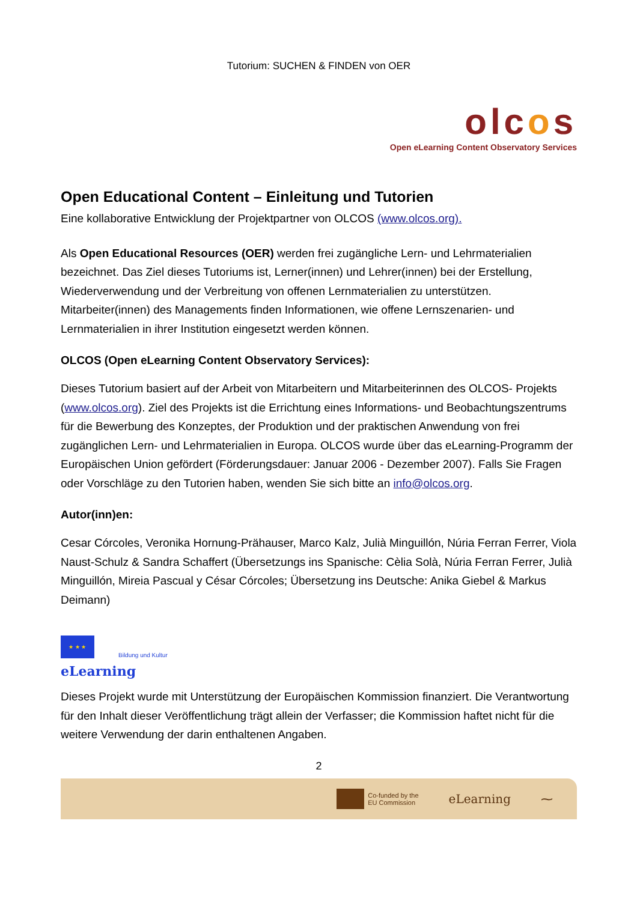Tutorium: SUCHEN & FINDEN von OER
olcos
Open eLearning Content Observatory Services
Open Educational Content – Einleitung und Tutorien
Eine kollaborative Entwicklung der Projektpartner von OLCOS (www.olcos.org).
Als Open Educational Resources (OER) werden frei zugängliche Lern- und Lehrmaterialien bezeichnet. Das Ziel dieses Tutoriums ist, Lerner(innen) und Lehrer(innen) bei der Erstellung, Wiederverwendung und der Verbreitung von offenen Lernmaterialien zu unterstützen. Mitarbeiter(innen) des Managements finden Informationen, wie offene Lernszenarien- und Lernmaterialien in ihrer Institution eingesetzt werden können.
OLCOS (Open eLearning Content Observatory Services):
Dieses Tutorium basiert auf der Arbeit von Mitarbeitern und Mitarbeiterinnen des OLCOS- Projekts (www.olcos.org). Ziel des Projekts ist die Errichtung eines Informations- und Beobachtungszentrums für die Bewerbung des Konzeptes, der Produktion und der praktischen Anwendung von frei zugänglichen Lern- und Lehrmaterialien in Europa. OLCOS wurde über das eLearning-Programm der Europäischen Union gefördert (Förderungsdauer: Januar 2006 - Dezember 2007). Falls Sie Fragen oder Vorschläge zu den Tutorien haben, wenden Sie sich bitte an info@olcos.org.
Autor(inn)en:
Cesar Córcoles, Veronika Hornung-Prähauser, Marco Kalz, Julià Minguillón, Núria Ferran Ferrer, Viola Naust-Schulz & Sandra Schaffert (Übersetzungs ins Spanische: Cèlia Solà, Núria Ferran Ferrer, Julià Minguillón, Mireia Pascual y César Córcoles; Übersetzung ins Deutsche: Anika Giebel & Markus Deimann)
★ ★ ★
Bildung und Kultur
eLearning
Dieses Projekt wurde mit Unterstützung der Europäischen Kommission finanziert. Die Verantwortung für den Inhalt dieser Veröffentlichung trägt allein der Verfasser; die Kommission haftet nicht für die weitere Verwendung der darin enthaltenen Angaben.
2
Co-funded by the
EU Commission
eLearning ⁓